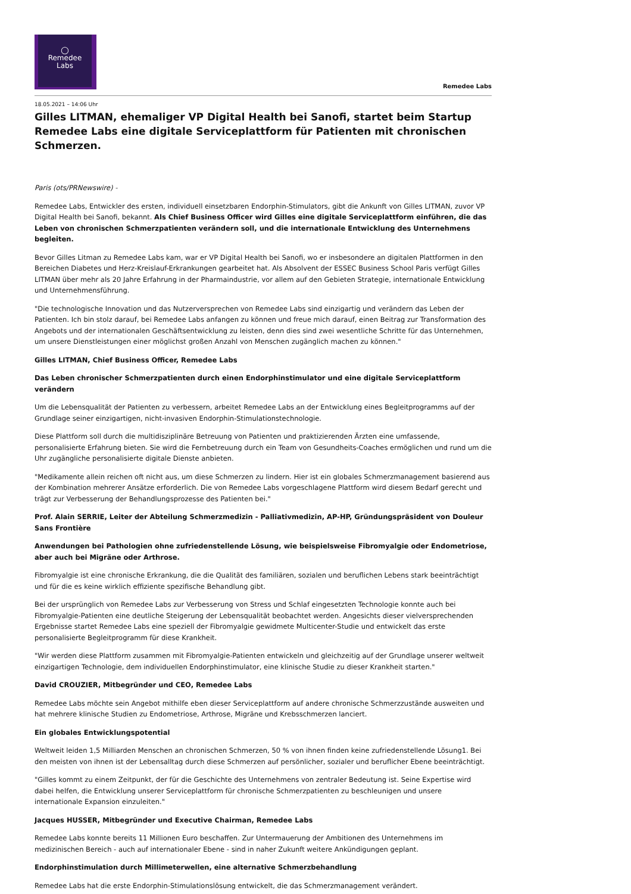◯
Remedee
Labs
Remedee Labs
18.05.2021 – 14:06 Uhr
Gilles LITMAN, ehemaliger VP Digital Health bei Sanofi, startet beim Startup Remedee Labs eine digitale Serviceplattform für Patienten mit chronischen Schmerzen.
Paris (ots/PRNewswire) -
Remedee Labs, Entwickler des ersten, individuell einsetzbaren Endorphin-Stimulators, gibt die Ankunft von Gilles LITMAN, zuvor VP Digital Health bei Sanofi, bekannt. Als Chief Business Officer wird Gilles eine digitale Serviceplattform einführen, die das Leben von chronischen Schmerzpatienten verändern soll, und die internationale Entwicklung des Unternehmens begleiten.
Bevor Gilles Litman zu Remedee Labs kam, war er VP Digital Health bei Sanofi, wo er insbesondere an digitalen Plattformen in den Bereichen Diabetes und Herz-Kreislauf-Erkrankungen gearbeitet hat. Als Absolvent der ESSEC Business School Paris verfügt Gilles LITMAN über mehr als 20 Jahre Erfahrung in der Pharmaindustrie, vor allem auf den Gebieten Strategie, internationale Entwicklung und Unternehmensführung.
"Die technologische Innovation und das Nutzerversprechen von Remedee Labs sind einzigartig und verändern das Leben der Patienten. Ich bin stolz darauf, bei Remedee Labs anfangen zu können und freue mich darauf, einen Beitrag zur Transformation des Angebots und der internationalen Geschäftsentwicklung zu leisten, denn dies sind zwei wesentliche Schritte für das Unternehmen, um unsere Dienstleistungen einer möglichst großen Anzahl von Menschen zugänglich machen zu können."
Gilles LITMAN, Chief Business Officer, Remedee Labs
Das Leben chronischer Schmerzpatienten durch einen Endorphinstimulator und eine digitale Serviceplattform verändern
Um die Lebensqualität der Patienten zu verbessern, arbeitet Remedee Labs an der Entwicklung eines Begleitprogramms auf der Grundlage seiner einzigartigen, nicht-invasiven Endorphin-Stimulationstechnologie.
Diese Plattform soll durch die multidisziplinäre Betreuung von Patienten und praktizierenden Ärzten eine umfassende, personalisierte Erfahrung bieten. Sie wird die Fernbetreuung durch ein Team von Gesundheits-Coaches ermöglichen und rund um die Uhr zugängliche personalisierte digitale Dienste anbieten.
"Medikamente allein reichen oft nicht aus, um diese Schmerzen zu lindern. Hier ist ein globales Schmerzmanagement basierend aus der Kombination mehrerer Ansätze erforderlich. Die von Remedee Labs vorgeschlagene Plattform wird diesem Bedarf gerecht und trägt zur Verbesserung der Behandlungsprozesse des Patienten bei."
Prof. Alain SERRIE, Leiter der Abteilung Schmerzmedizin - Palliativmedizin, AP-HP, Gründungspräsident von Douleur Sans Frontière
Anwendungen bei Pathologien ohne zufriedenstellende Lösung, wie beispielsweise Fibromyalgie oder Endometriose, aber auch bei Migräne oder Arthrose.
Fibromyalgie ist eine chronische Erkrankung, die die Qualität des familiären, sozialen und beruflichen Lebens stark beeinträchtigt und für die es keine wirklich effiziente spezifische Behandlung gibt.
Bei der ursprünglich von Remedee Labs zur Verbesserung von Stress und Schlaf eingesetzten Technologie konnte auch bei Fibromyalgie-Patienten eine deutliche Steigerung der Lebensqualität beobachtet werden. Angesichts dieser vielversprechenden Ergebnisse startet Remedee Labs eine speziell der Fibromyalgie gewidmete Multicenter-Studie und entwickelt das erste personalisierte Begleitprogramm für diese Krankheit.
"Wir werden diese Plattform zusammen mit Fibromyalgie-Patienten entwickeln und gleichzeitig auf der Grundlage unserer weltweit einzigartigen Technologie, dem individuellen Endorphinstimulator, eine klinische Studie zu dieser Krankheit starten."
David CROUZIER, Mitbegründer und CEO, Remedee Labs
Remedee Labs möchte sein Angebot mithilfe eben dieser Serviceplattform auf andere chronische Schmerzzustände ausweiten und hat mehrere klinische Studien zu Endometriose, Arthrose, Migräne und Krebsschmerzen lanciert.
Ein globales Entwicklungspotential
Weltweit leiden 1,5 Milliarden Menschen an chronischen Schmerzen, 50 % von ihnen finden keine zufriedenstellende Lösung1. Bei den meisten von ihnen ist der Lebensalltag durch diese Schmerzen auf persönlicher, sozialer und beruflicher Ebene beeinträchtigt.
"Gilles kommt zu einem Zeitpunkt, der für die Geschichte des Unternehmens von zentraler Bedeutung ist. Seine Expertise wird dabei helfen, die Entwicklung unserer Serviceplattform für chronische Schmerzpatienten zu beschleunigen und unsere internationale Expansion einzuleiten."
Jacques HUSSER, Mitbegründer und Executive Chairman, Remedee Labs
Remedee Labs konnte bereits 11 Millionen Euro beschaffen. Zur Untermauerung der Ambitionen des Unternehmens im medizinischen Bereich - auch auf internationaler Ebene - sind in naher Zukunft weitere Ankündigungen geplant.
Endorphinstimulation durch Millimeterwellen, eine alternative Schmerzbehandlung
Remedee Labs hat die erste Endorphin-Stimulationslösung entwickelt, die das Schmerzmanagement verändert.